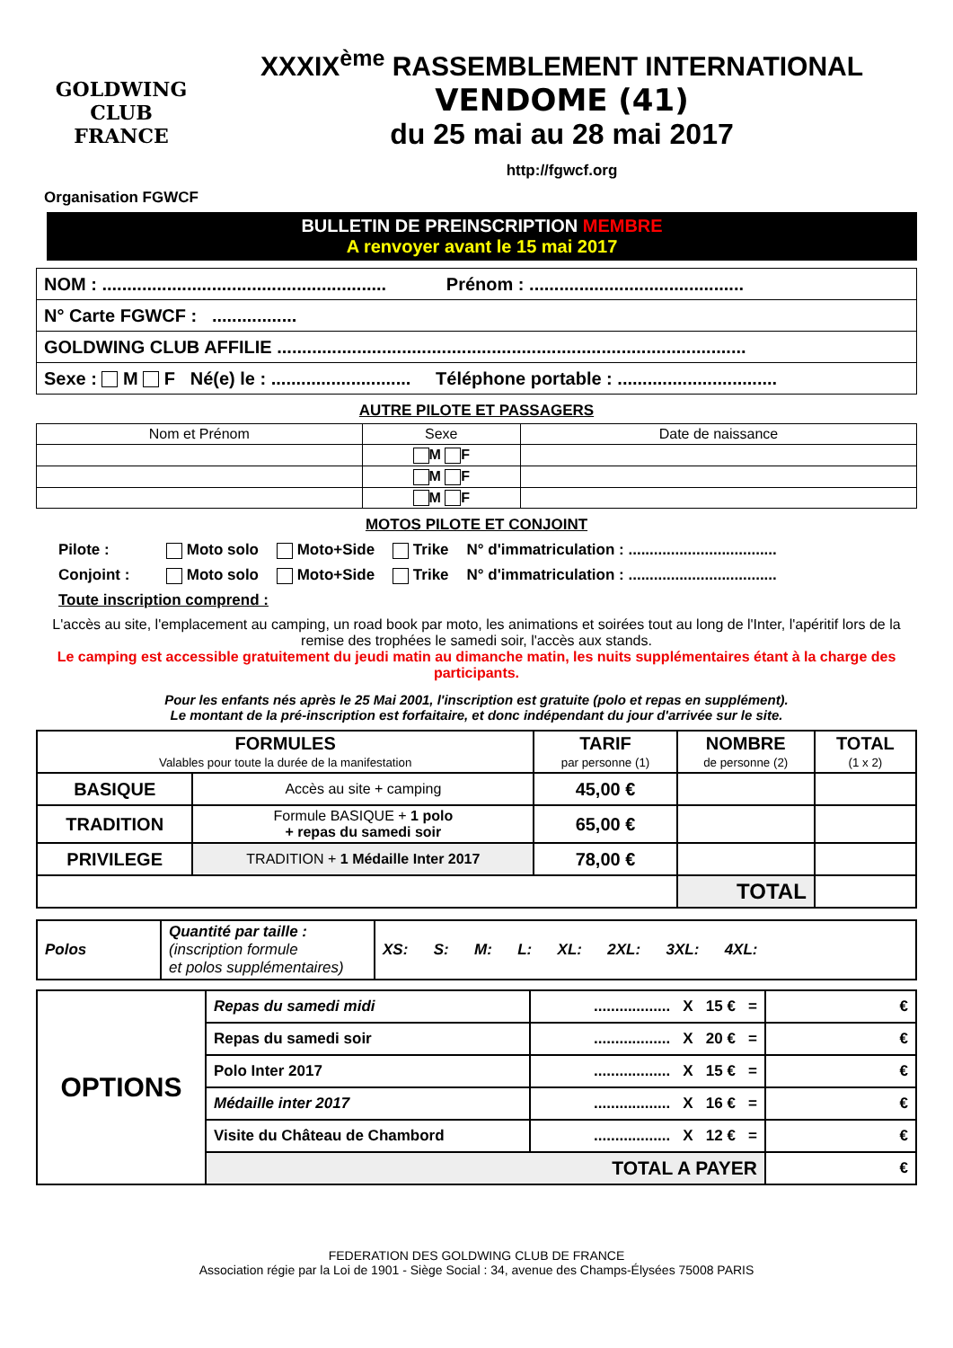GOLDWING CLUB
FRANCE
Organisation FGWCF
XXXIX<sup>ème</sup> RASSEMBLEMENT INTERNATIONAL
VENDOME (41)
du 25 mai au 28 mai 2017
http://fgwcf.org
BULLETIN DE PREINSCRIPTION MEMBRE
A renvoyer avant le 15 mai 2017
| NOM : ......................................................... Prénom : ........................................... |
| N° Carte FGWCF : ................. |
| GOLDWING CLUB AFFILIE .............................................................................................. |
| Sexe : M F Né(e) le : ............................ Téléphone portable : ................................ |
AUTRE PILOTE ET PASSAGERS
| Nom et Prénom | Sexe | Date de naissance |
| | M F | |
| | M F | |
| | M F | |
MOTOS PILOTE ET CONJOINT
Pilote : Moto solo Moto+Side Trike N° d'immatriculation : ...................................
Conjoint : Moto solo Moto+Side Trike N° d'immatriculation : ...................................
Toute inscription comprend :
L'accès au site, l'emplacement au camping, un road book par moto, les animations et soirées tout au long de l'Inter, l'apéritif lors de la remise des trophées le samedi soir, l'accès aux stands.
Le camping est accessible gratuitement du jeudi matin au dimanche matin, les nuits supplémentaires étant à la charge des participants.
Pour les enfants nés après le 25 Mai 2001, l'inscription est gratuite (polo et repas en supplément).
Le montant de la pré-inscription est forfaitaire, et donc indépendant du jour d'arrivée sur le site.
| FORMULES Valables pour toute la durée de la manifestation | | TARIF par personne (1) | NOMBRE de personne (2) | TOTAL (1 x 2) |
| BASIQUE | Accès au site + camping | 45,00 € | | |
| TRADITION | Formule BASIQUE + 1 polo + repas du samedi soir | 65,00 € | | |
| PRIVILEGE | TRADITION + 1 Médaille Inter 2017 | 78,00 € | | |
| | | | TOTAL | |
| Polos | Quantité par taille : (inscription formule et polos supplémentaires) | XS: S: M: L: XL: 2XL: 3XL: 4XL: |
| OPTIONS | Repas du samedi midi | .................. X 15 € = | € |
| | Repas du samedi soir | .................. X 20 € = | € |
| | Polo Inter 2017 | .................. X 15 € = | € |
| | Médaille inter 2017 | .................. X 16 € = | € |
| | Visite du Château de Chambord | .................. X 12 € = | € |
| | TOTAL A PAYER | | € |
FEDERATION DES GOLDWING CLUB DE FRANCE
Association régie par la Loi de 1901 - Siège Social : 34, avenue des Champs-Élysées 75008 PARIS